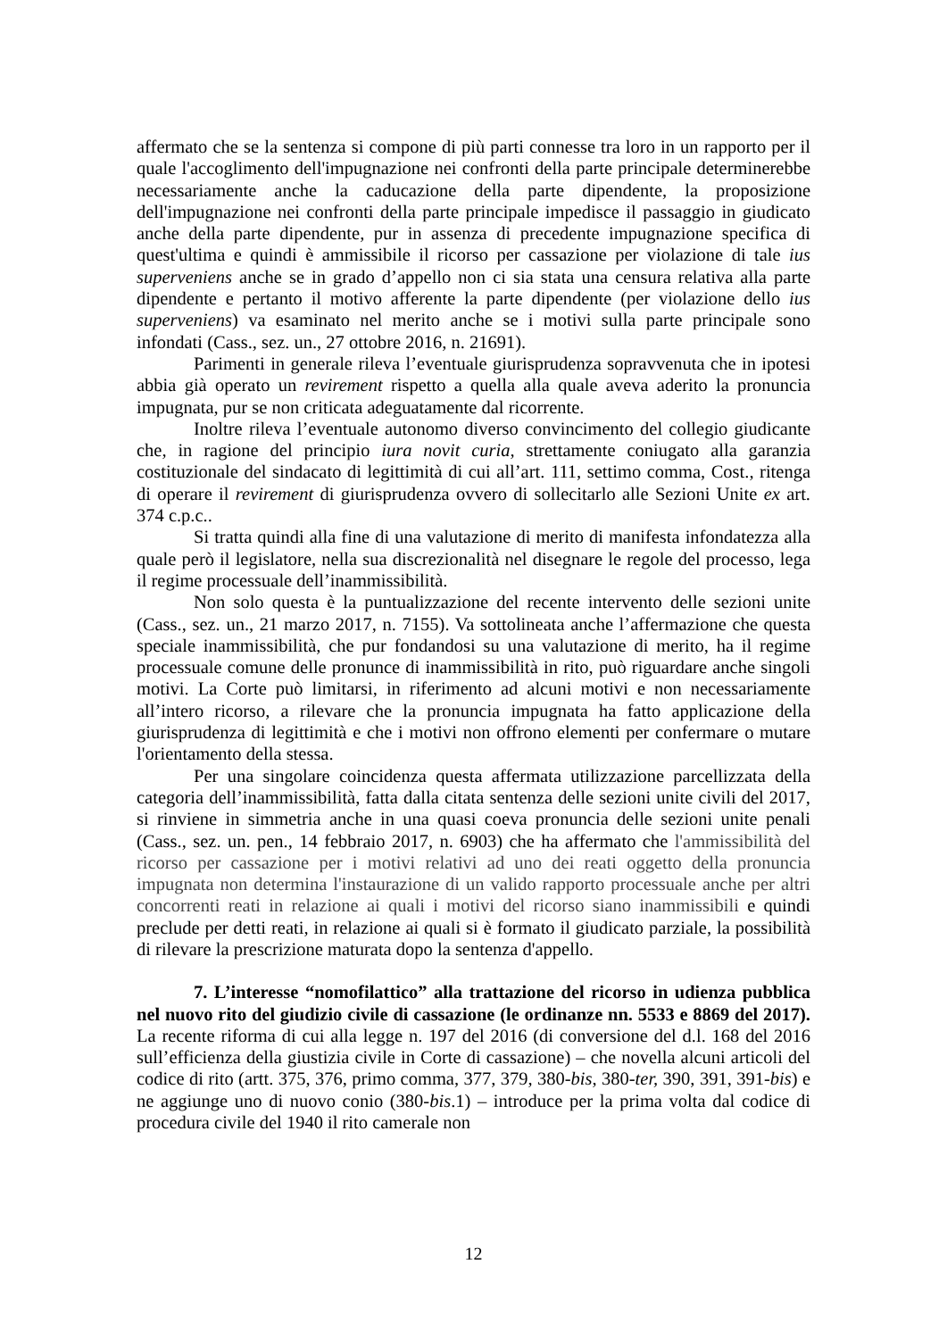affermato che se la sentenza si compone di più parti connesse tra loro in un rapporto per il quale l'accoglimento dell'impugnazione nei confronti della parte principale determinerebbe necessariamente anche la caducazione della parte dipendente, la proposizione dell'impugnazione nei confronti della parte principale impedisce il passaggio in giudicato anche della parte dipendente, pur in assenza di precedente impugnazione specifica di quest'ultima e quindi è ammissibile il ricorso per cassazione per violazione di tale ius superveniens anche se in grado d’appello non ci sia stata una censura relativa alla parte dipendente e pertanto il motivo afferente la parte dipendente (per violazione dello ius superveniens) va esaminato nel merito anche se i motivi sulla parte principale sono infondati (Cass., sez. un., 27 ottobre 2016, n. 21691).
Parimenti in generale rileva l’eventuale giurisprudenza sopravvenuta che in ipotesi abbia già operato un revirement rispetto a quella alla quale aveva aderito la pronuncia impugnata, pur se non criticata adeguatamente dal ricorrente.
Inoltre rileva l’eventuale autonomo diverso convincimento del collegio giudicante che, in ragione del principio iura novit curia, strettamente coniugato alla garanzia costituzionale del sindacato di legittimità di cui all’art. 111, settimo comma, Cost., ritenga di operare il revirement di giurisprudenza ovvero di sollecitarlo alle Sezioni Unite ex art. 374 c.p.c..
Si tratta quindi alla fine di una valutazione di merito di manifesta infondatezza alla quale però il legislatore, nella sua discrezionalità nel disegnare le regole del processo, lega il regime processuale dell’inammissibilità.
Non solo questa è la puntualizzazione del recente intervento delle sezioni unite (Cass., sez. un., 21 marzo 2017, n. 7155). Va sottolineata anche l’affermazione che questa speciale inammissibilità, che pur fondandosi su una valutazione di merito, ha il regime processuale comune delle pronunce di inammissibilità in rito, può riguardare anche singoli motivi. La Corte può limitarsi, in riferimento ad alcuni motivi e non necessariamente all’intero ricorso, a rilevare che la pronuncia impugnata ha fatto applicazione della giurisprudenza di legittimità e che i motivi non offrono elementi per confermare o mutare l'orientamento della stessa.
Per una singolare coincidenza questa affermata utilizzazione parcellizzata della categoria dell’inammissibilità, fatta dalla citata sentenza delle sezioni unite civili del 2017, si rinviene in simmetria anche in una quasi coeva pronuncia delle sezioni unite penali (Cass., sez. un. pen., 14 febbraio 2017, n. 6903) che ha affermato che l'ammissibilità del ricorso per cassazione per i motivi relativi ad uno dei reati oggetto della pronuncia impugnata non determina l'instaurazione di un valido rapporto processuale anche per altri concorrenti reati in relazione ai quali i motivi del ricorso siano inammissibili e quindi preclude per detti reati, in relazione ai quali si è formato il giudicato parziale, la possibilità di rilevare la prescrizione maturata dopo la sentenza d'appello.
7. L’interesse “nomofilattico” alla trattazione del ricorso in udienza pubblica nel nuovo rito del giudizio civile di cassazione (le ordinanze nn. 5533 e 8869 del 2017). La recente riforma di cui alla legge n. 197 del 2016 (di conversione del d.l. 168 del 2016 sull’efficienza della giustizia civile in Corte di cassazione) – che novella alcuni articoli del codice di rito (artt. 375, 376, primo comma, 377, 379, 380-bis, 380-ter, 390, 391, 391-bis) e ne aggiunge uno di nuovo conio (380-bis.1) – introduce per la prima volta dal codice di procedura civile del 1940 il rito camerale non
12